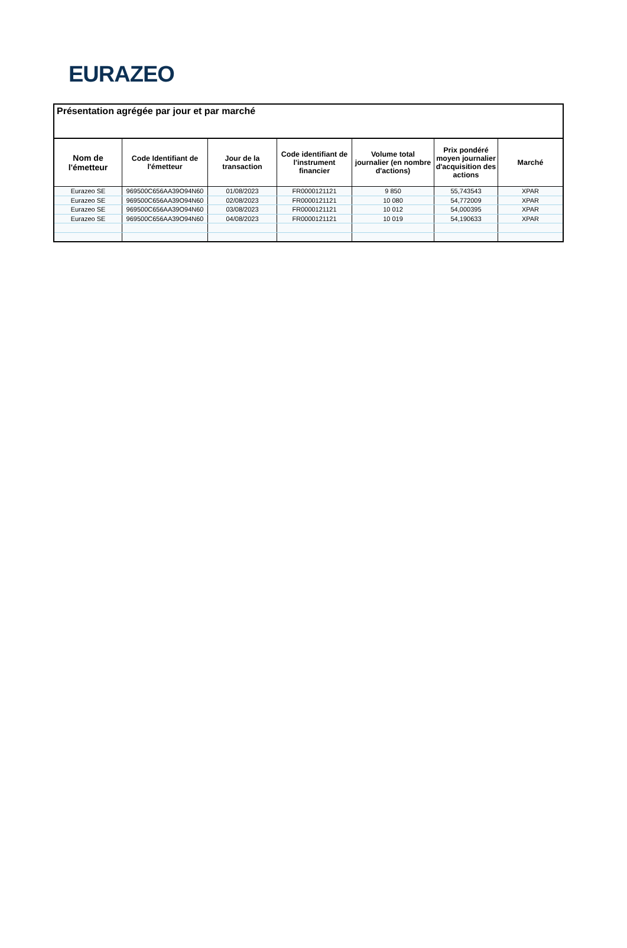EURAZEO
| Présentation agrégée par jour et par marché | | | | | | |
| Nom de l'émetteur | Code Identifiant de l'émetteur | Jour de la transaction | Code identifiant de l'instrument financier | Volume total journalier (en nombre d'actions) | Prix pondéré moyen journalier d'acquisition des actions | Marché |
| Eurazeo SE | 969500C656AA39O94N60 | 01/08/2023 | FR0000121121 | 9 850 | 55,743543 | XPAR |
| Eurazeo SE | 969500C656AA39O94N60 | 02/08/2023 | FR0000121121 | 10 080 | 54,772009 | XPAR |
| Eurazeo SE | 969500C656AA39O94N60 | 03/08/2023 | FR0000121121 | 10 012 | 54,000395 | XPAR |
| Eurazeo SE | 969500C656AA39O94N60 | 04/08/2023 | FR0000121121 | 10 019 | 54,190633 | XPAR |